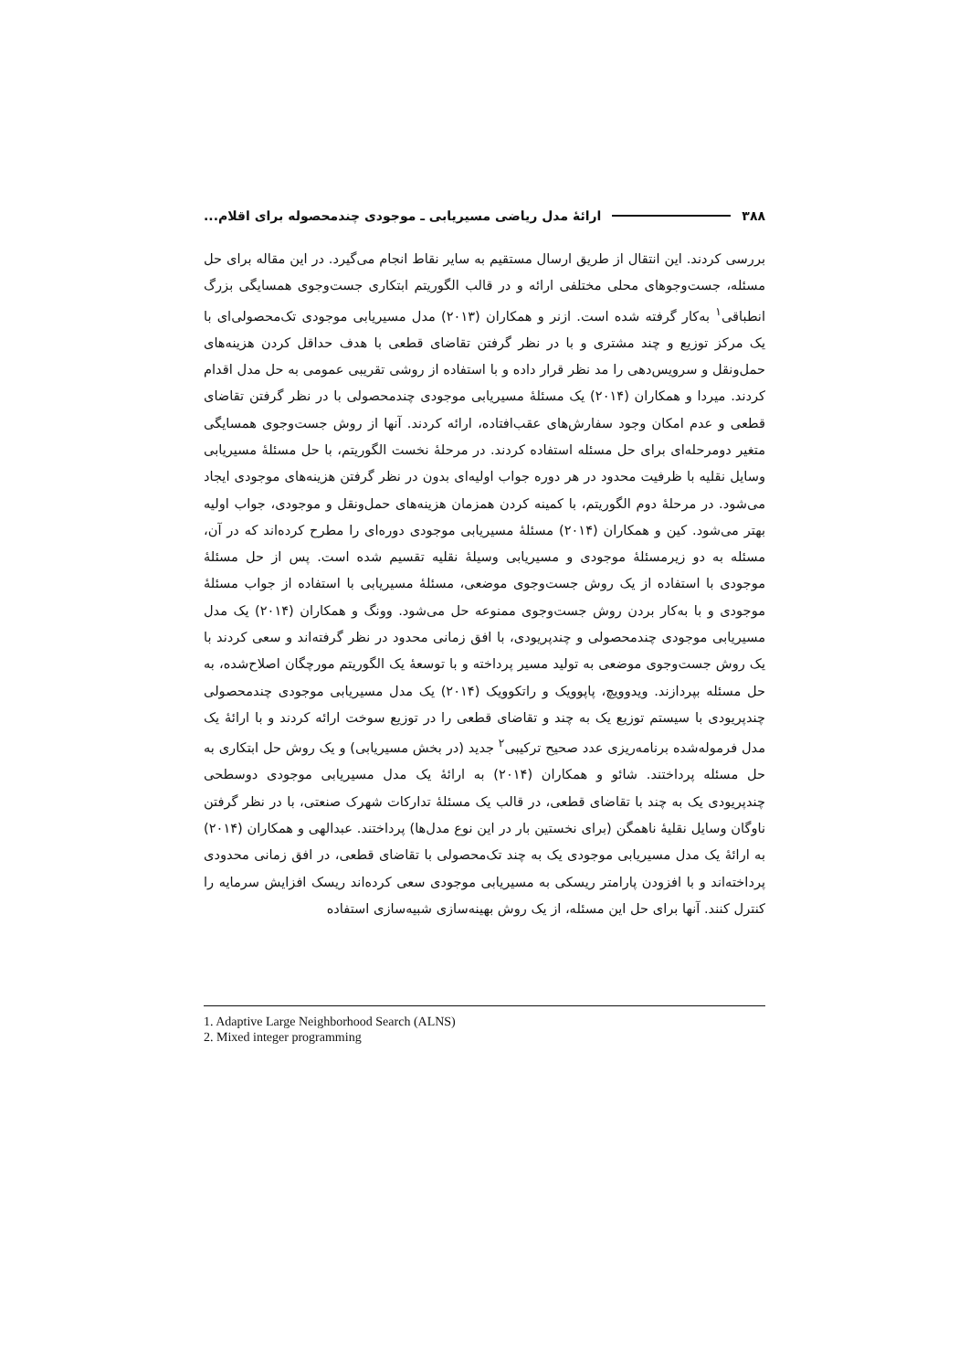۳۸۸ ارائۀ مدل ریاضی مسیریابی ـ موجودی چندمحصوله برای اقلام...
بررسی کردند. این انتقال از طریق ارسال مستقیم به سایر نقاط انجام می‌گیرد. در این مقاله برای حل مسئله، جست‌وجوهای محلی مختلفی ارائه و در قالب الگوریتم ابتکاری جست‌وجوی همسایگی بزرگ انطباقی<sup>۱</sup> به‌کار گرفته شده است. ازنر و همکاران (۲۰۱۳) مدل مسیریابی موجودی تک‌محصولی‌ای با یک مرکز توزیع و چند مشتری و با در نظر گرفتن تقاضای قطعی با هدف حداقل کردن هزینه‌های حمل‌ونقل و سرویس‌دهی را مد نظر قرار داده و با استفاده از روشی تقریبی عمومی به حل مدل اقدام کردند. میردا و همکاران (۲۰۱۴) یک مسئلۀ مسیریابی موجودی چندمحصولی با در نظر گرفتن تقاضای قطعی و عدم امکان وجود سفارش‌های عقب‌افتاده، ارائه کردند. آنها از روش جست‌وجوی همسایگی متغیر دومرحله‌ای برای حل مسئله استفاده کردند. در مرحلۀ نخست الگوریتم، با حل مسئلۀ مسیریابی وسایل نقلیه با ظرفیت محدود در هر دوره جواب اولیه‌ای بدون در نظر گرفتن هزینه‌های موجودی ایجاد می‌شود. در مرحلۀ دوم الگوریتم، با کمینه کردن همزمان هزینه‌های حمل‌ونقل و موجودی، جواب اولیه بهتر می‌شود. کین و همکاران (۲۰۱۴) مسئلۀ مسیریابی موجودی دوره‌ای را مطرح کرده‌اند که در آن، مسئله به دو زیرمسئلۀ موجودی و مسیریابی وسیلۀ نقلیه تقسیم شده است. پس از حل مسئلۀ موجودی با استفاده از یک روش جست‌وجوی موضعی، مسئلۀ مسیریابی با استفاده از جواب مسئلۀ موجودی و با به‌کار بردن روش جست‌وجوی ممنوعه حل می‌شود. وونگ و همکاران (۲۰۱۴) یک مدل مسیریابی موجودی چندمحصولی و چندپریودی، با افق زمانی محدود در نظر گرفته‌اند و سعی کردند با یک روش جست‌وجوی موضعی به تولید مسیر پرداخته و با توسعۀ یک الگوریتم مورچگان اصلاح‌شده، به حل مسئله بپردازند. ویدوویچ، پاپوویک و راتکوویک (۲۰۱۴) یک مدل مسیریابی موجودی چندمحصولی چندپریودی با سیستم توزیع یک به چند و تقاضای قطعی را در توزیع سوخت ارائه کردند و با ارائۀ یک مدل فرموله‌شده برنامه‌ریزی عدد صحیح ترکیبی<sup>۲</sup> جدید (در بخش مسیریابی) و یک روش حل ابتکاری به حل مسئله پرداختند. شائو و همکاران (۲۰۱۴) به ارائۀ یک مدل مسیریابی موجودی دوسطحی چندپریودی یک به چند با تقاضای قطعی، در قالب یک مسئلۀ تدارکات شهرک صنعتی، با در نظر گرفتن ناوگان وسایل نقلیۀ ناهمگن (برای نخستین بار در این نوع مدل‌ها) پرداختند. عبدالهی و همکاران (۲۰۱۴) به ارائۀ یک مدل مسیریابی موجودی یک به چند تک‌محصولی با تقاضای قطعی، در افق زمانی محدودی پرداخته‌اند و با افزودن پارامتر ریسکی به مسیریابی موجودی سعی کرده‌اند ریسک افزایش سرمایه را کنترل کنند. آنها برای حل این مسئله، از یک روش بهینه‌سازی شبیه‌سازی استفاده
1. Adaptive Large Neighborhood Search (ALNS)
2. Mixed integer programming